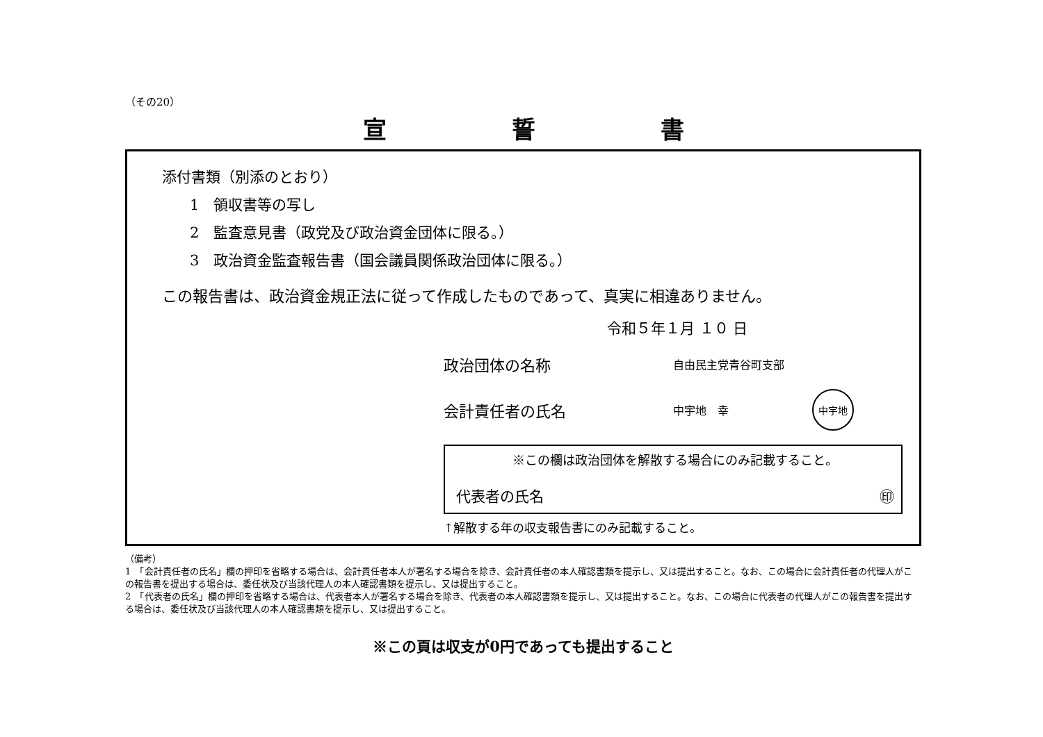（その20）
宣誓書
添付書類（別添のとおり）
1　領収書等の写し
2　監査意見書（政党及び政治資金団体に限る。）
3　政治資金監査報告書（国会議員関係政治団体に限る。）
この報告書は、政治資金規正法に従って作成したものであって、真実に相違ありません。
令和５年１月 １０ 日
政治団体の名称 自由民主党青谷町支部
会計責任者の氏名 中宇地　幸 中宇地
※この欄は政治団体を解散する場合にのみ記載すること。
代表者の氏名 ㊞
↑解散する年の収支報告書にのみ記載すること。
（備考）
1　「会計責任者の氏名」欄の押印を省略する場合は、会計責任者本人が署名する場合を除き、会計責任者の本人確認書類を提示し、又は提出すること。なお、この場合に会計責任者の代理人がこの報告書を提出する場合は、委任状及び当該代理人の本人確認書類を提示し、又は提出すること。
2　「代表者の氏名」欄の押印を省略する場合は、代表者本人が署名する場合を除き、代表者の本人確認書類を提示し、又は提出すること。なお、この場合に代表者の代理人がこの報告書を提出する場合は、委任状及び当該代理人の本人確認書類を提示し、又は提出すること。
※この頁は収支が0円であっても提出すること